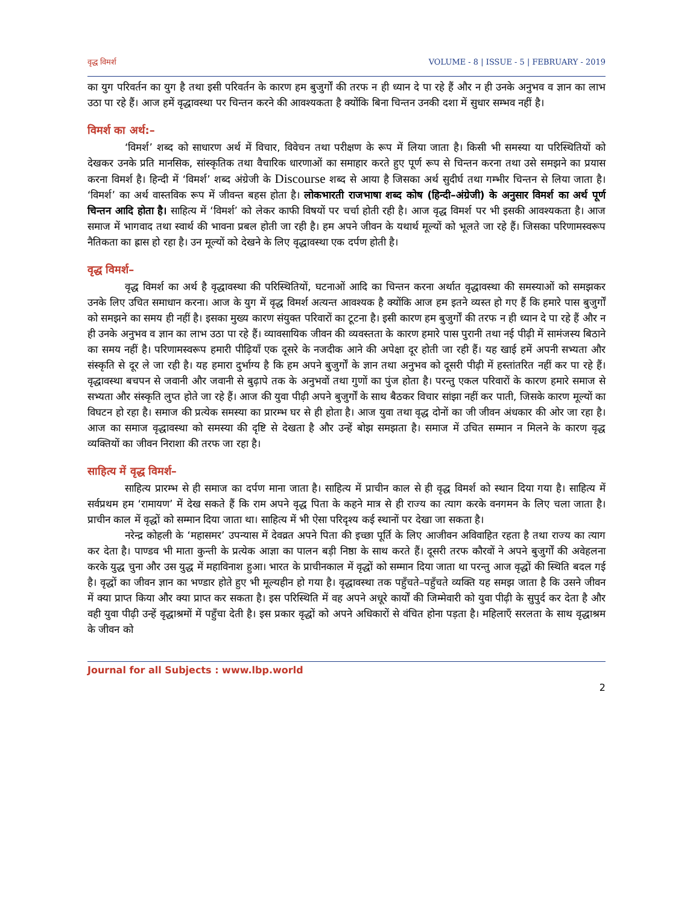वृद्ध विमर्श VOLUME - 8 | ISSUE - 5 | FEBRUARY - 2019
का युग परिवर्तन का युग है तथा इसी परिवर्तन के कारण हम बुजुर्गों की तरफ न ही ध्यान दे पा रहे हैं और न ही उनके अनुभव व ज्ञान का लाभ उठा पा रहे हैं। आज हमें वृद्धावस्था पर चिन्तन करने की आवश्यकता है क्योंकि बिना चिन्तन उनकी दशा में सुधार सम्भव नहीं है।
विमर्श का अर्थ:–
‘विमर्श’ शब्द को साधारण अर्थ में विचार, विवेचन तथा परीक्षण के रूप में लिया जाता है। किसी भी समस्या या परिस्थितियों को देखकर उनके प्रति मानसिक, सांस्कृतिक तथा वैचारिक धारणाओं का समाहार करते हुए पूर्ण रूप से चिन्तन करना तथा उसे समझने का प्रयास करना विमर्श है। हिन्दी में ‘विमर्श’ शब्द अंग्रेजी के Discourse शब्द से आया है जिसका अर्थ सुदीर्घ तथा गम्भीर चिन्तन से लिया जाता है। ‘विमर्श’ का अर्थ वास्तविक रूप में जीवन्त बहस होता है। लोकभारती राजभाषा शब्द कोष (हिन्दी–अंग्रेजी) के अनुसार विमर्श का अर्थ पूर्ण चिन्तन आदि होता है। साहित्य में ‘विमर्श’ को लेकर काफी विषयों पर चर्चा होती रही है। आज वृद्ध विमर्श पर भी इसकी आवश्यकता है। आज समाज में भागवाद तथा स्वार्थ की भावना प्रबल होती जा रही है। हम अपने जीवन के यथार्थ मूल्यों को भूलते जा रहे हैं। जिसका परिणामस्वरूप नैतिकता का ह्रास हो रहा है। उन मूल्यों को देखने के लिए वृद्धावस्था एक दर्पण होती है।
वृद्ध विमर्श–
वृद्ध विमर्श का अर्थ है वृद्धावस्था की परिस्थितियों, घटनाओं आदि का चिन्तन करना अर्थात वृद्धावस्था की समस्याओं को समझकर उनके लिए उचित समाधान करना। आज के युग में वृद्ध विमर्श अत्यन्त आवश्यक है क्योंकि आज हम इतने व्यस्त हो गए हैं कि हमारे पास बुजुर्गों को समझने का समय ही नहीं है। इसका मुख्य कारण संयुक्त परिवारों का टूटना है। इसी कारण हम बुजुर्गों की तरफ न ही ध्यान दे पा रहे हैं और न ही उनके अनुभव व ज्ञान का लाभ उठा पा रहे हैं। व्यावसायिक जीवन की व्यवस्तता के कारण हमारे पास पुरानी तथा नई पीढ़ी में सामंजस्य बिठाने का समय नहीं है। परिणामस्वरूप हमारी पीढ़ियाँ एक दूसरे के नजदीक आने की अपेक्षा दूर होती जा रही हैं। यह खाई हमें अपनी सभ्यता और संस्कृति से दूर ले जा रही है। यह हमारा दुर्भाग्य है कि हम अपने बुजुर्गों के ज्ञान तथा अनुभव को दूसरी पीढ़ी में हस्तांतरित नहीं कर पा रहे हैं। वृद्धावस्था बचपन से जवानी और जवानी से बुढ़ापे तक के अनुभवों तथा गुणों का पुंज होता है। परन्तु एकल परिवारों के कारण हमारे समाज से सभ्यता और संस्कृति लुप्त होते जा रहे हैं। आज की युवा पीढ़ी अपने बुजुर्गों के साथ बैठकर विचार सांझा नहीं कर पाती, जिसके कारण मूल्यों का विघटन हो रहा है। समाज की प्रत्येक समस्या का प्रारम्भ घर से ही होता है। आज युवा तथा वृद्ध दोनों का जी जीवन अंधकार की ओर जा रहा है। आज का समाज वृद्धावस्था को समस्या की दृष्टि से देखता है और उन्हें बोझ समझता है। समाज में उचित सम्मान न मिलने के कारण वृद्ध व्यक्तियों का जीवन निराशा की तरफ जा रहा है।
साहित्य में वृद्ध विमर्श–
साहित्य प्रारम्भ से ही समाज का दर्पण माना जाता है। साहित्य में प्राचीन काल से ही वृद्ध विमर्श को स्थान दिया गया है। साहित्य में सर्वप्रथम हम ‘रामायण’ में देख सकते हैं कि राम अपने वृद्ध पिता के कहने मात्र से ही राज्य का त्याग करके वनगमन के लिए चला जाता है। प्राचीन काल में वृद्धों को सम्मान दिया जाता था। साहित्य में भी ऐसा परिदृश्य कई स्थानों पर देखा जा सकता है।
नरेन्द्र कोहली के ‘महासमर’ उपन्यास में देवव्रत अपने पिता की इच्छा पूर्ति के लिए आजीवन अविवाहित रहता है तथा राज्य का त्याग कर देता है। पाण्डव भी माता कुन्ती के प्रत्येक आज्ञा का पालन बड़ी निष्ठा के साथ करते हैं। दूसरी तरफ कौरवों ने अपने बुजुर्गों की अवेहलना करके युद्ध चुना और उस युद्ध में महाविनाश हुआ। भारत के प्राचीनकाल में वृद्धों को सम्मान दिया जाता था परन्तु आज वृद्धों की स्थिति बदल गई है। वृद्धों का जीवन ज्ञान का भण्डार होते हुए भी मूल्यहीन हो गया है। वृद्धावस्था तक पहुँचते–पहुँचते व्यक्ति यह समझ जाता है कि उसने जीवन में क्या प्राप्त किया और क्या प्राप्त कर सकता है। इस परिस्थिति में वह अपने अधूरे कार्यों की जिम्मेवारी को युवा पीढ़ी के सुपुर्द कर देता है और वही युवा पीढ़ी उन्हें वृद्धाश्रमों में पहुँचा देती है। इस प्रकार वृद्धों को अपने अधिकारों से वंचित होना पड़ता है। महिलाएँ सरलता के साथ वृद्धाश्रम के जीवन को
Journal for all Subjects : www.lbp.world
2